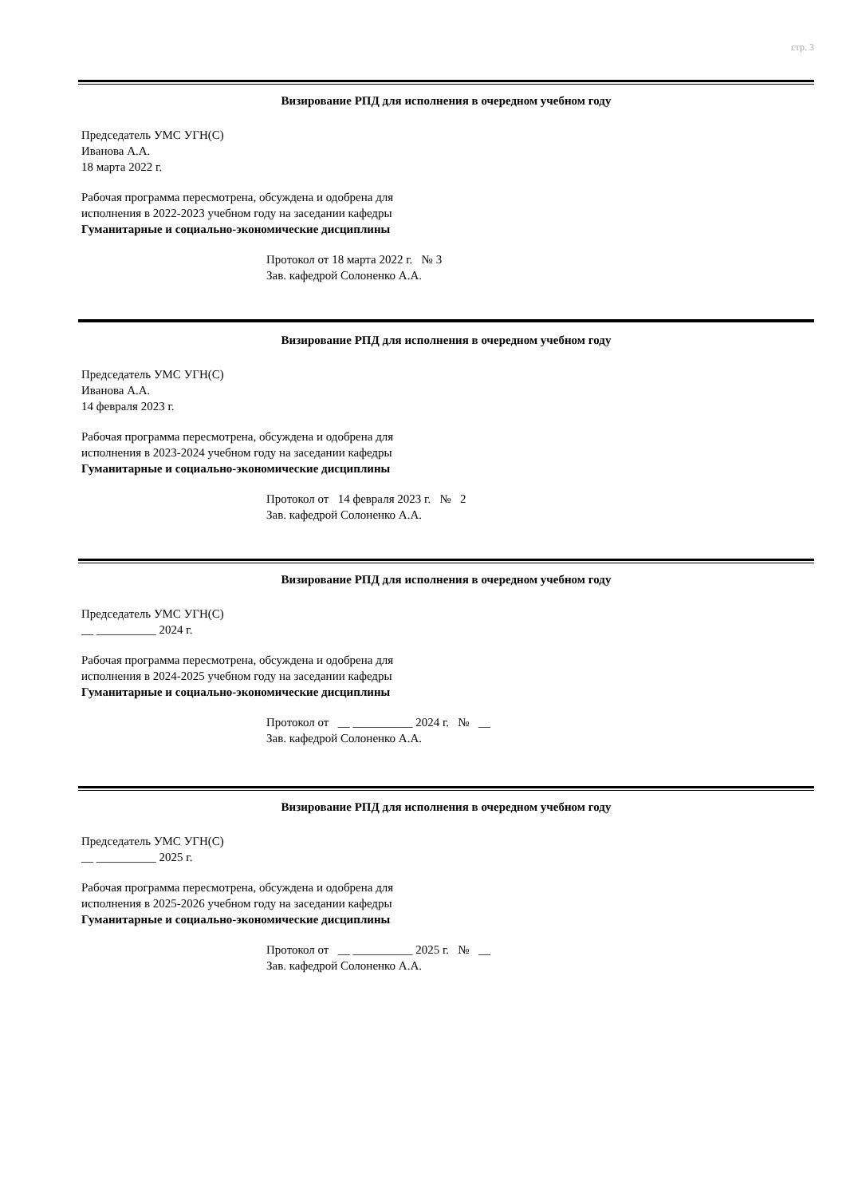стр. 3
Визирование РПД для исполнения в очередном учебном году
Председатель УМС УГН(С)
Иванова А.А.
18 марта 2022 г.
Рабочая программа пересмотрена, обсуждена и одобрена для
исполнения в 2022-2023 учебном году на заседании кафедры
Гуманитарные и социально-экономические дисциплины
Протокол от 18 марта 2022 г. № 3
Зав. кафедрой Солоненко А.А.
Визирование РПД для исполнения в очередном учебном году
Председатель УМС УГН(С)
Иванова А.А.
14 февраля 2023 г.
Рабочая программа пересмотрена, обсуждена и одобрена для
исполнения в 2023-2024 учебном году на заседании кафедры
Гуманитарные и социально-экономические дисциплины
Протокол от 14 февраля 2023 г. № 2
Зав. кафедрой Солоненко А.А.
Визирование РПД для исполнения в очередном учебном году
Председатель УМС УГН(С)
__ __________ 2024 г.
Рабочая программа пересмотрена, обсуждена и одобрена для
исполнения в 2024-2025 учебном году на заседании кафедры
Гуманитарные и социально-экономические дисциплины
Протокол от __ __________ 2024 г. № __
Зав. кафедрой Солоненко А.А.
Визирование РПД для исполнения в очередном учебном году
Председатель УМС УГН(С)
__ __________ 2025 г.
Рабочая программа пересмотрена, обсуждена и одобрена для
исполнения в 2025-2026 учебном году на заседании кафедры
Гуманитарные и социально-экономические дисциплины
Протокол от __ __________ 2025 г. № __
Зав. кафедрой Солоненко А.А.